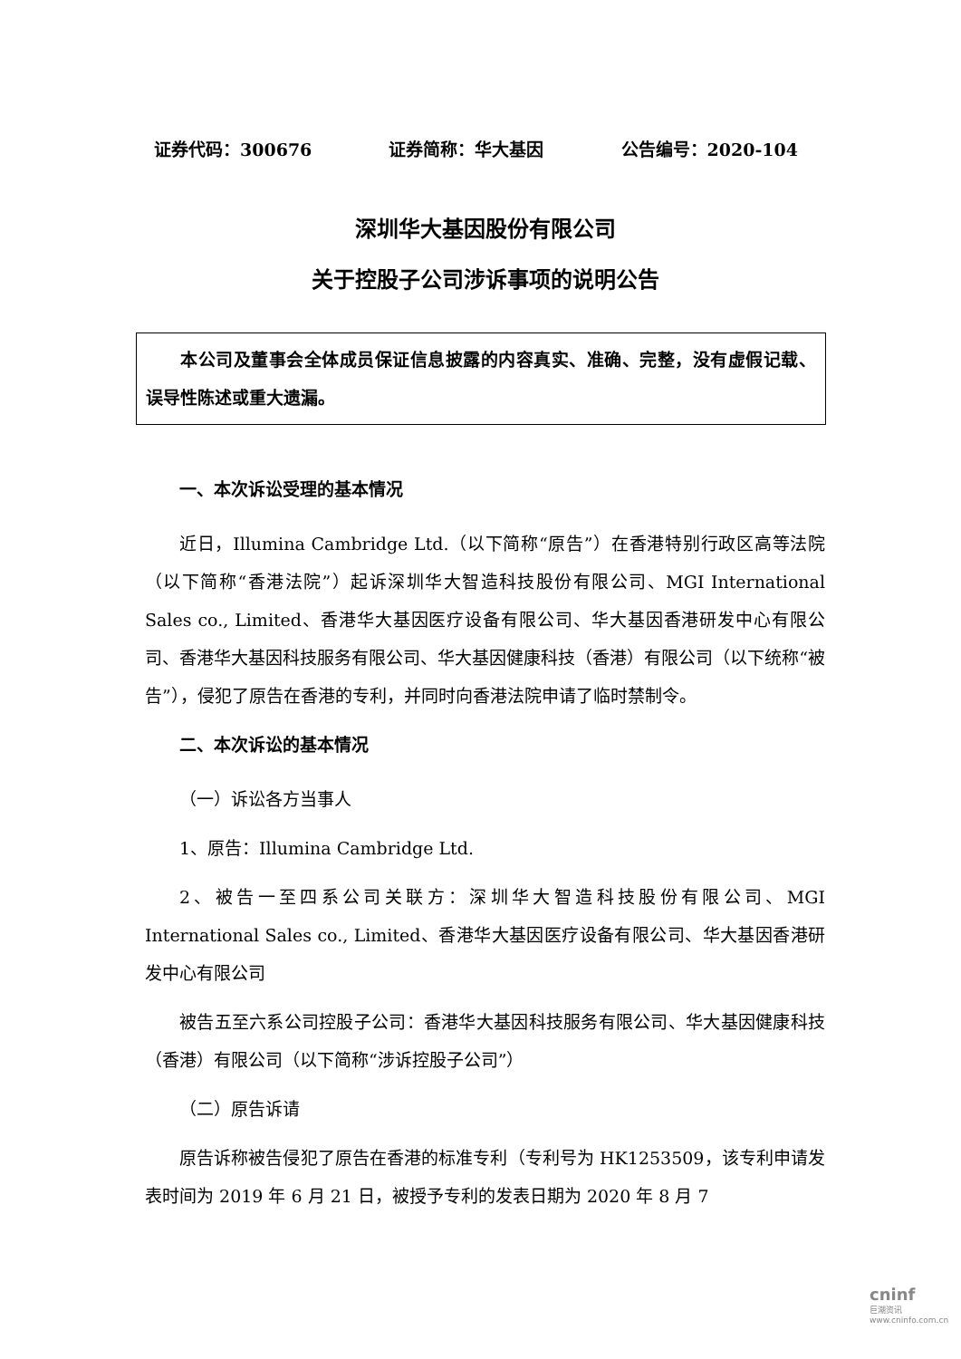证券代码：300676 证券简称：华大基因 公告编号：2020-104
深圳华大基因股份有限公司
关于控股子公司涉诉事项的说明公告
本公司及董事会全体成员保证信息披露的内容真实、准确、完整，没有虚假记载、误导性陈述或重大遗漏。
一、本次诉讼受理的基本情况
近日，Illumina Cambridge Ltd.（以下简称“原告”）在香港特别行政区高等法院（以下简称“香港法院”）起诉深圳华大智造科技股份有限公司、MGI International Sales co., Limited、香港华大基因医疗设备有限公司、华大基因香港研发中心有限公司、香港华大基因科技服务有限公司、华大基因健康科技（香港）有限公司（以下统称“被告”），侵犯了原告在香港的专利，并同时向香港法院申请了临时禁制令。
二、本次诉讼的基本情况
（一）诉讼各方当事人
1、原告：Illumina Cambridge Ltd.
2、被告一至四系公司关联方：深圳华大智造科技股份有限公司、MGI International Sales co., Limited、香港华大基因医疗设备有限公司、华大基因香港研发中心有限公司
被告五至六系公司控股子公司：香港华大基因科技服务有限公司、华大基因健康科技（香港）有限公司（以下简称“涉诉控股子公司”）
（二）原告诉请
原告诉称被告侵犯了原告在香港的标准专利（专利号为 HK1253509，该专利申请发表时间为 2019 年 6 月 21 日，被授予专利的发表日期为 2020 年 8 月 7
cninf
巨潮资讯
www.cninfo.com.cn